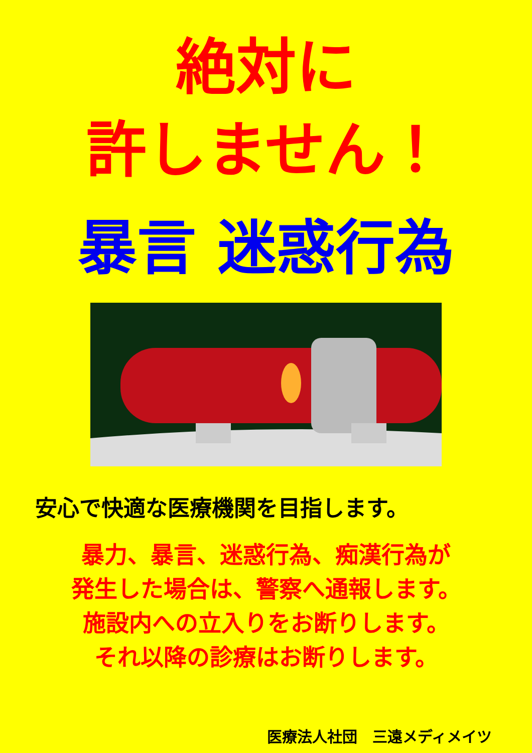絶対に
許しません！
暴言 迷惑行為
安心で快適な医療機関を目指します。
暴力、暴言、迷惑行為、痴漢行為が
発生した場合は、警察へ通報します。
施設内への立入りをお断りします。
それ以降の診療はお断りします。
医療法人社団　三遠メディメイツ